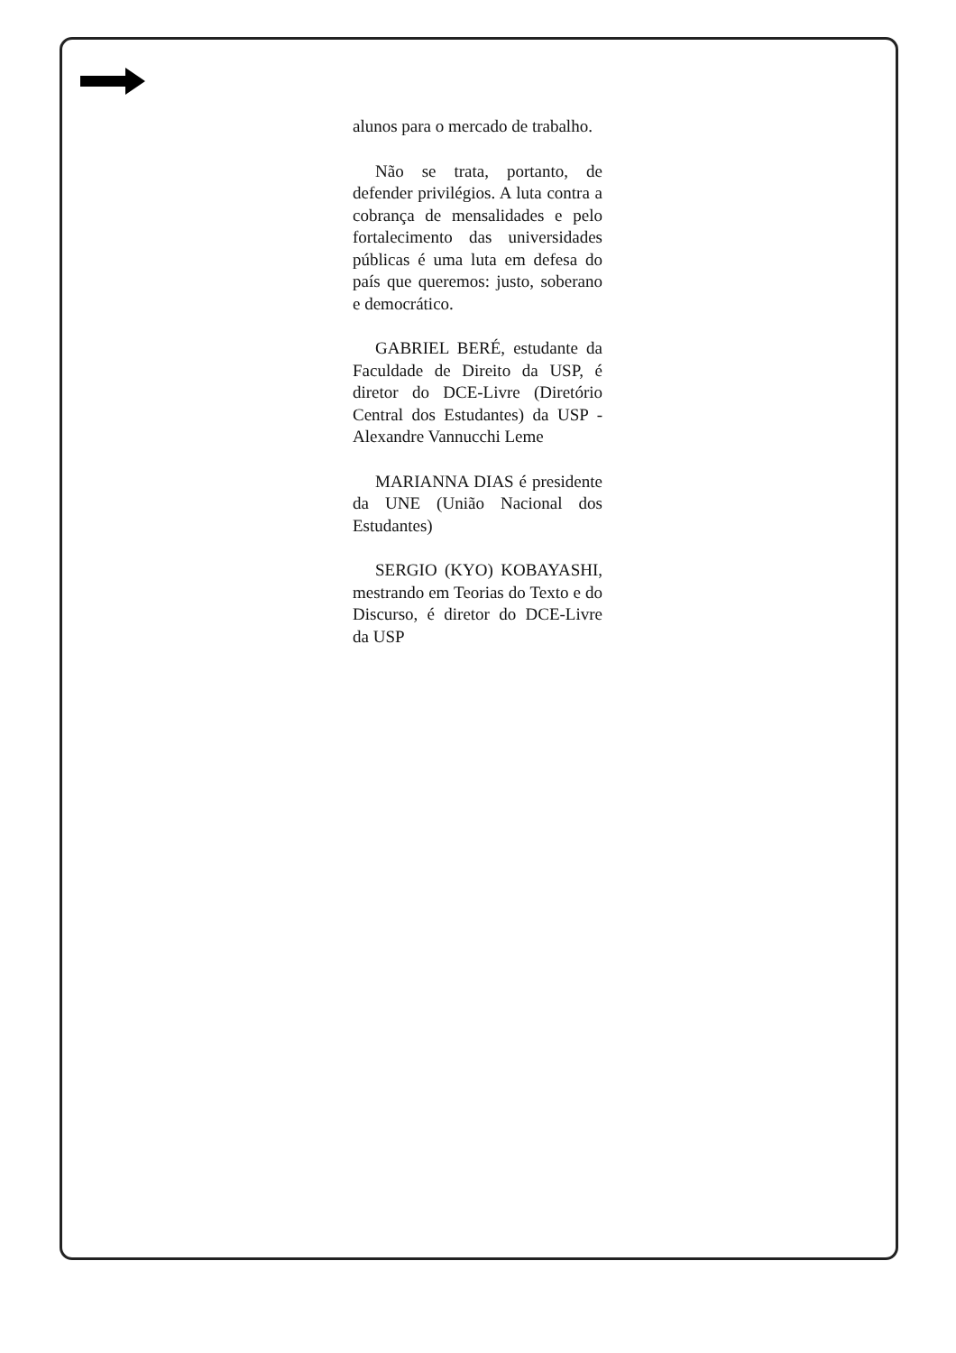alunos para o mercado de trabalho.
Não se trata, portanto, de defender privilégios. A luta contra a cobrança de mensalidades e pelo fortalecimento das universidades públicas é uma luta em defesa do país que queremos: justo, soberano e democrático.
GABRIEL BERÉ, estudante da Faculdade de Direito da USP, é diretor do DCE-Livre (Diretório Central dos Estudantes) da USP - Alexandre Vannucchi Leme
MARIANNA DIAS é presidente da UNE (União Nacional dos Estudantes)
SERGIO (KYO) KOBAYASHI, mestrando em Teorias do Texto e do Discurso, é diretor do DCE-Livre da USP